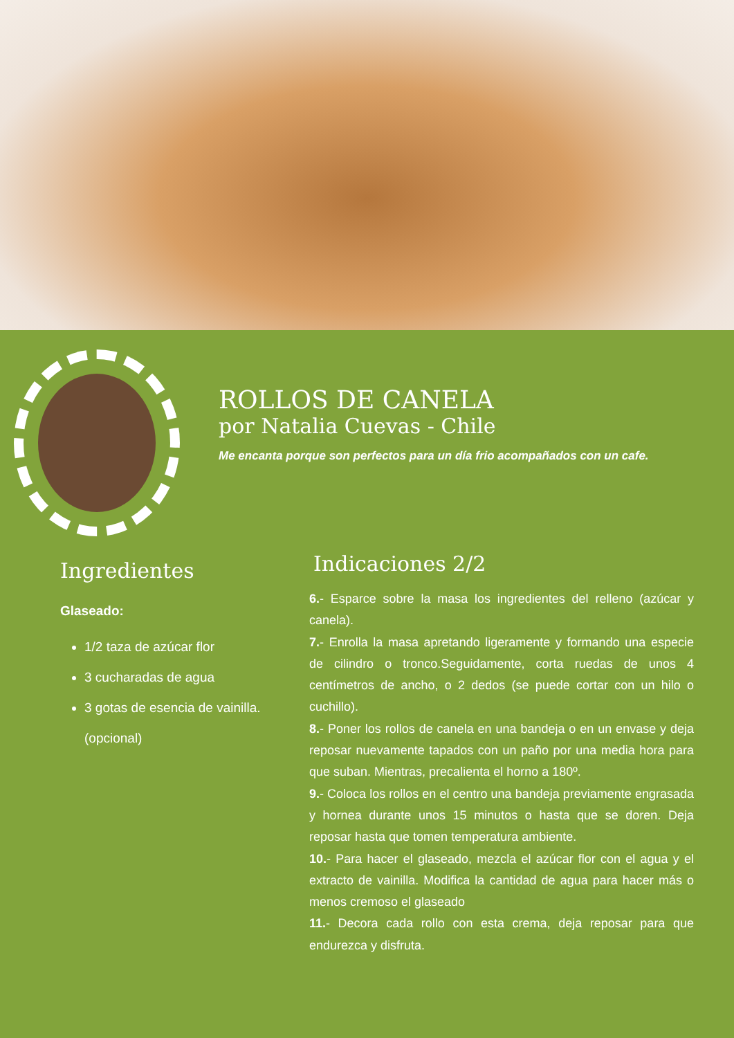ROLLOS DE CANELA
por Natalia Cuevas - Chile
Me encanta porque son perfectos para un día frio acompañados con un cafe.
Ingredientes
Glaseado:
1/2 taza de azúcar flor
3 cucharadas de agua
3 gotas de esencia de vainilla. (opcional)
Indicaciones 2/2
6.- Esparce sobre la masa los ingredientes del relleno (azúcar y canela).
7.- Enrolla la masa apretando ligeramente y formando una especie de cilindro o tronco.Seguidamente, corta ruedas de unos 4 centímetros de ancho, o 2 dedos (se puede cortar con un hilo o cuchillo).
8.- Poner los rollos de canela en una bandeja o en un envase y deja reposar nuevamente tapados con un paño por una media hora para que suban. Mientras, precalienta el horno a 180º.
9.- Coloca los rollos en el centro una bandeja previamente engrasada y hornea durante unos 15 minutos o hasta que se doren. Deja reposar hasta que tomen temperatura ambiente.
10.- Para hacer el glaseado, mezcla el azúcar flor con el agua y el extracto de vainilla. Modifica la cantidad de agua para hacer más o menos cremoso el glaseado
11.- Decora cada rollo con esta crema, deja reposar para que endurezca y disfruta.